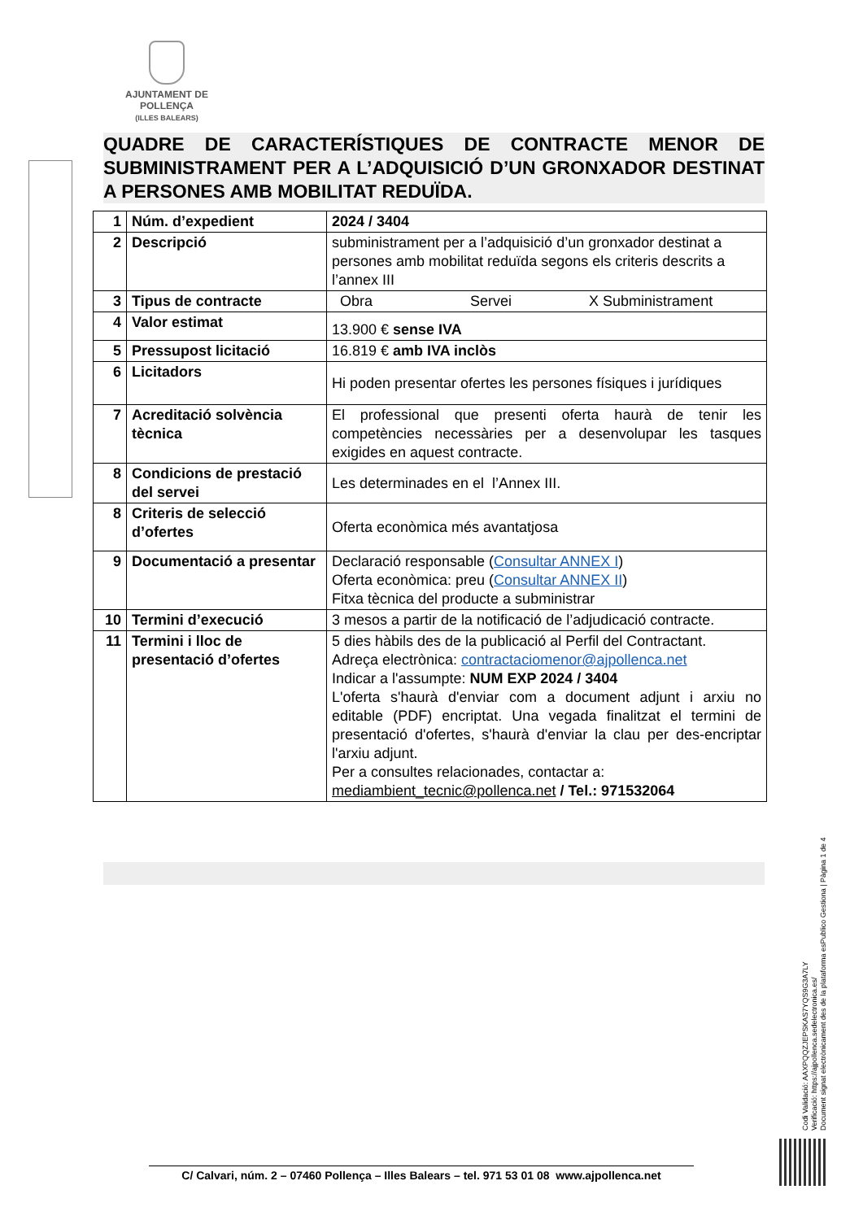AJUNTAMENT DE POLLENÇA
(ILLES BALEARS)
QUADRE DE CARACTERÍSTIQUES DE CONTRACTE MENOR DE SUBMINISTRAMENT PER A L’ADQUISICIÓ D’UN GRONXADOR DESTINAT A PERSONES AMB MOBILITAT REDUÏDA.
| 1 | Núm. d’expedient | 2024 / 3404 |
| 2 | Descripció | subministrament per a l’adquisició d’un gronxador destinat a persones amb mobilitat reduïda segons els criteris descrits a l’annex III |
| 3 | Tipus de contracte | Obra Servei X Subministrament |
| 4 | Valor estimat | 13.900 € sense IVA |
| 5 | Pressupost licitació | 16.819 € amb IVA inclòs |
| 6 | Licitadors | Hi poden presentar ofertes les persones físiques i jurídiques |
| 7 | Acreditació solvència tècnica | El professional que presenti oferta haurà de tenir les competències necessàries per a desenvolupar les tasques exigides en aquest contracte. |
| 8 | Condicions de prestació del servei | Les determinades en el l’Annex III. |
| 8 | Criteris de selecció d’ofertes | Oferta econòmica més avantatjosa |
| 9 | Documentació a presentar | Declaració responsable ( Consultar ANNEX I ) Oferta econòmica: preu ( Consultar ANNEX II ) Fitxa tècnica del producte a subministrar |
| 10 | Termini d’execució | 3 mesos a partir de la notificació de l’adjudicació contracte. |
| 11 | Termini i lloc de presentació d’ofertes | 5 dies hàbils des de la publicació al Perfil del Contractant. Adreça electrònica: contractaciomenor@ajpollenca.net Indicar a l'assumpte: NUM EXP 2024 / 3404 L'oferta s'haurà d'enviar com a document adjunt i arxiu no editable (PDF) encriptat. Una vegada finalitzat el termini de presentació d'ofertes, s'haurà d'enviar la clau per des-encriptar l'arxiu adjunt. Per a consultes relacionades, contactar a: mediambient_tecnic@pollenca.net / Tel.: 971532064 |
Codi Validació: AAXPQQZJEPSKAS7YQS9G3A7LY
Verificació: https://ajpollenca.sedelectronica.es/
Document signat electrònicament des de la plataforma esPublico Gestiona | Pàgina 1 de 4
C/ Calvari, núm. 2 – 07460 Pollença – Illes Balears – tel. 971 53 01 08 www.ajpollenca.net